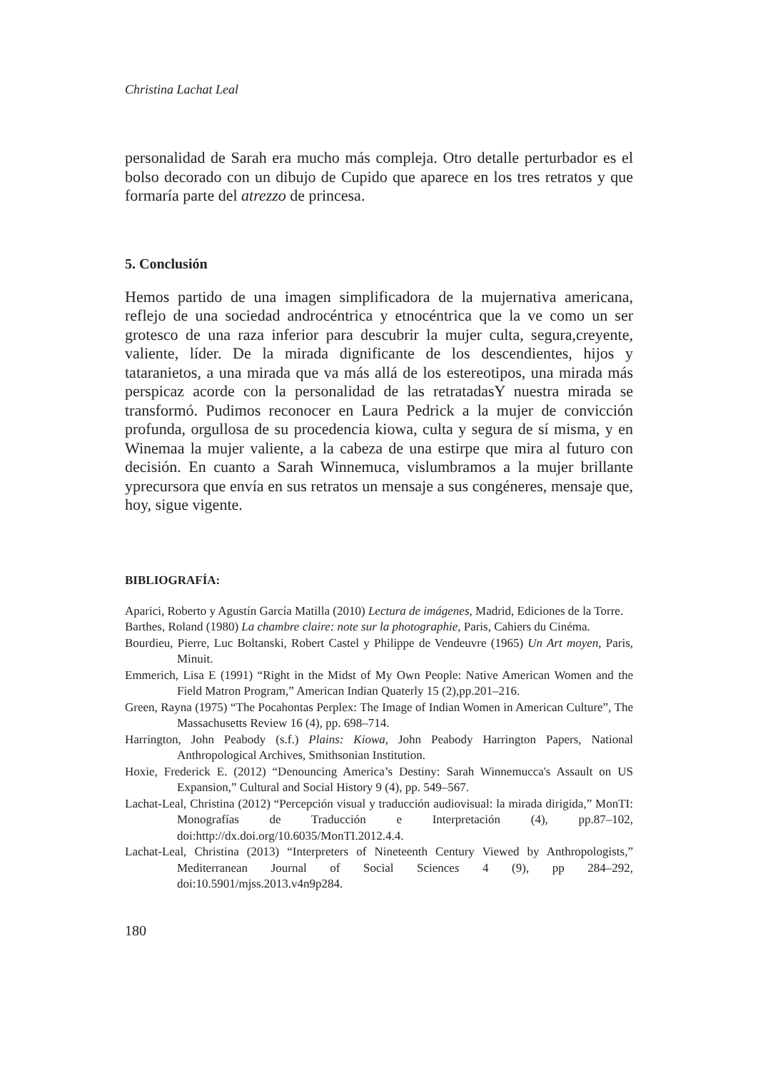Christina Lachat Leal
personalidad de Sarah era mucho más compleja. Otro detalle perturbador es el bolso decorado con un dibujo de Cupido que aparece en los tres retratos y que formaría parte del atrezzo de princesa.
5. Conclusión
Hemos partido de una imagen simplificadora de la mujernativa americana, reflejo de una sociedad androcéntrica y etnocéntrica que la ve como un ser grotesco de una raza inferior para descubrir la mujer culta, segura,creyente, valiente, líder. De la mirada dignificante de los descendientes, hijos y tataranietos, a una mirada que va más allá de los estereotipos, una mirada más perspicaz acorde con la personalidad de las retratadasY nuestra mirada se transformó. Pudimos reconocer en Laura Pedrick a la mujer de convicción profunda, orgullosa de su procedencia kiowa, culta y segura de sí misma, y en Winemaa la mujer valiente, a la cabeza de una estirpe que mira al futuro con decisión. En cuanto a Sarah Winnemuca, vislumbramos a la mujer brillante yprecursora que envía en sus retratos un mensaje a sus congéneres, mensaje que, hoy, sigue vigente.
BIBLIOGRAFÍA:
Aparici, Roberto y Agustín García Matilla (2010) Lectura de imágenes, Madrid, Ediciones de la Torre.
Barthes, Roland (1980) La chambre claire: note sur la photographie, Paris, Cahiers du Cinéma.
Bourdieu, Pierre, Luc Boltanski, Robert Castel y Philippe de Vendeuvre (1965) Un Art moyen, Paris, Minuit.
Emmerich, Lisa E (1991) “Right in the Midst of My Own People: Native American Women and the Field Matron Program,” American Indian Quaterly 15 (2),pp.201–216.
Green, Rayna (1975) “The Pocahontas Perplex: The Image of Indian Women in American Culture”, The Massachusetts Review 16 (4), pp. 698–714.
Harrington, John Peabody (s.f.) Plains: Kiowa, John Peabody Harrington Papers, National Anthropological Archives, Smithsonian Institution.
Hoxie, Frederick E. (2012) “Denouncing America’s Destiny: Sarah Winnemucca's Assault on US Expansion,” Cultural and Social History 9 (4), pp. 549–567.
Lachat-Leal, Christina (2012) “Percepción visual y traducción audiovisual: la mirada dirigida,” MonTI: Monografías de Traducción e Interpretación (4), pp.87–102, doi:http://dx.doi.org/10.6035/MonTI.2012.4.4.
Lachat-Leal, Christina (2013) “Interpreters of Nineteenth Century Viewed by Anthropologists,” Mediterranean Journal of Social Sciences 4 (9), pp 284–292, doi:10.5901/mjss.2013.v4n9p284.
180